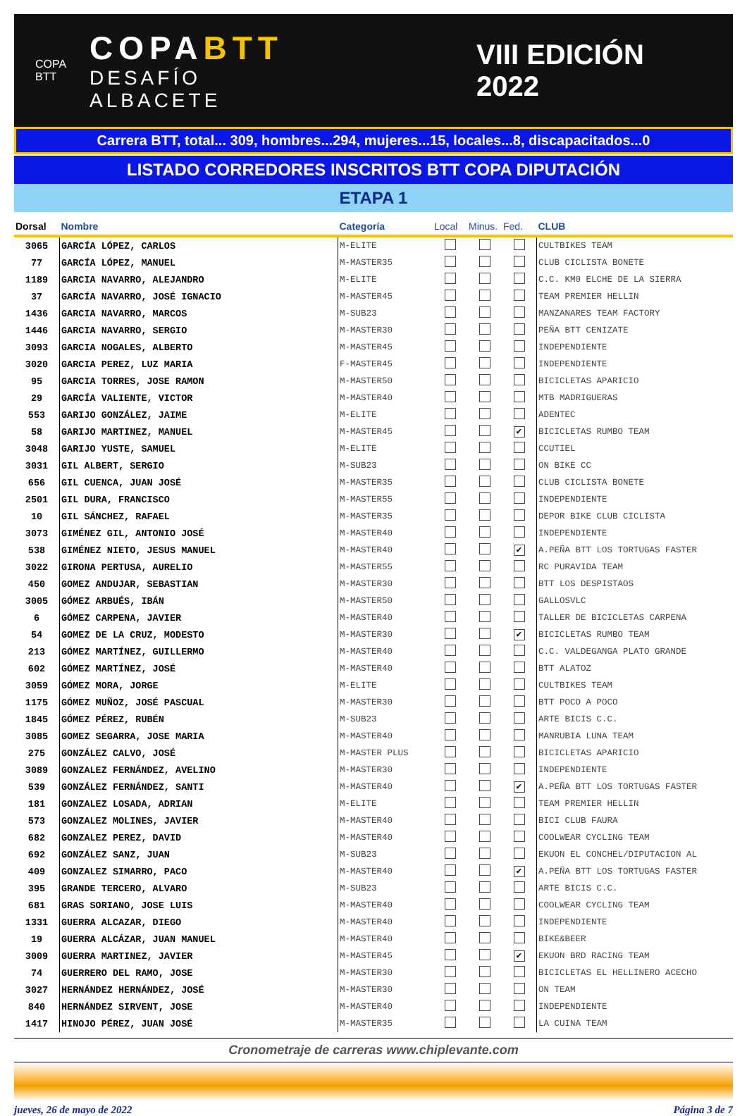COPA BTT
COPABTT
DESAFÍO ALBACETE
VIII EDICIÓN 2022
Carrera BTT, total... 309, hombres...294, mujeres...15, locales...8, discapacitados...0
LISTADO CORREDORES INSCRITOS BTT COPA DIPUTACIÓN
ETAPA 1
| Dorsal | Nombre | Categoría | Local | Minus. | Fed. | CLUB |
| --- | --- | --- | --- | --- | --- | --- |
| 3065 | GARCÍA LÓPEZ, CARLOS | M-ELITE | | | | CULTBIKES TEAM |
| 77 | GARCÍA LÓPEZ, MANUEL | M-MASTER35 | | | | CLUB CICLISTA BONETE |
| 1189 | GARCIA NAVARRO, ALEJANDRO | M-ELITE | | | | C.C. KM0 ELCHE DE LA SIERRA |
| 37 | GARCÍA NAVARRO, JOSÉ IGNACIO | M-MASTER45 | | | | TEAM PREMIER HELLIN |
| 1436 | GARCIA NAVARRO, MARCOS | M-SUB23 | | | | MANZANARES TEAM FACTORY |
| 1446 | GARCIA NAVARRO, SERGIO | M-MASTER30 | | | | PEÑA BTT CENIZATE |
| 3093 | GARCIA NOGALES, ALBERTO | M-MASTER45 | | | | INDEPENDIENTE |
| 3020 | GARCIA PEREZ, LUZ MARIA | F-MASTER45 | | | | INDEPENDIENTE |
| 95 | GARCIA TORRES, JOSE RAMON | M-MASTER50 | | | | BICICLETAS APARICIO |
| 29 | GARCÍA VALIENTE, VICTOR | M-MASTER40 | | | | MTB MADRIGUERAS |
| 553 | GARIJO GONZÁLEZ, JAIME | M-ELITE | | | | ADENTEC |
| 58 | GARIJO MARTINEZ, MANUEL | M-MASTER45 | | | ✔ | BICICLETAS RUMBO TEAM |
| 3048 | GARIJO YUSTE, SAMUEL | M-ELITE | | | | CCUTIEL |
| 3031 | GIL ALBERT, SERGIO | M-SUB23 | | | | ON BIKE CC |
| 656 | GIL CUENCA, JUAN JOSÉ | M-MASTER35 | | | | CLUB CICLISTA BONETE |
| 2501 | GIL DURA, FRANCISCO | M-MASTER55 | | | | INDEPENDIENTE |
| 10 | GIL SÁNCHEZ, RAFAEL | M-MASTER35 | | | | DEPOR BIKE CLUB CICLISTA |
| 3073 | GIMÉNEZ GIL, ANTONIO JOSÉ | M-MASTER40 | | | | INDEPENDIENTE |
| 538 | GIMÉNEZ NIETO, JESUS MANUEL | M-MASTER40 | | | ✔ | A.PEÑA BTT LOS TORTUGAS FASTER |
| 3022 | GIRONA PERTUSA, AURELIO | M-MASTER55 | | | | RC PURAVIDA TEAM |
| 450 | GOMEZ ANDUJAR, SEBASTIAN | M-MASTER30 | | | | BTT LOS DESPISTAOS |
| 3005 | GÓMEZ ARBUÉS, IBÁN | M-MASTER50 | | | | GALLOSVLC |
| 6 | GÓMEZ CARPENA, JAVIER | M-MASTER40 | | | | TALLER DE BICICLETAS CARPENA |
| 54 | GOMEZ DE LA CRUZ, MODESTO | M-MASTER30 | | | ✔ | BICICLETAS RUMBO TEAM |
| 213 | GÓMEZ MARTÍNEZ, GUILLERMO | M-MASTER40 | | | | C.C. VALDEGANGA PLATO GRANDE |
| 602 | GÓMEZ MARTÍNEZ, JOSÉ | M-MASTER40 | | | | BTT ALATOZ |
| 3059 | GÓMEZ MORA, JORGE | M-ELITE | | | | CULTBIKES TEAM |
| 1175 | GÓMEZ MUÑOZ, JOSÉ PASCUAL | M-MASTER30 | | | | BTT POCO A POCO |
| 1845 | GÓMEZ PÉREZ, RUBÉN | M-SUB23 | | | | ARTE BICIS C.C. |
| 3085 | GOMEZ SEGARRA, JOSE MARIA | M-MASTER40 | | | | MANRUBIA LUNA TEAM |
| 275 | GONZÁLEZ CALVO, JOSÉ | M-MASTER PLUS | | | | BICICLETAS APARICIO |
| 3089 | GONZALEZ FERNÁNDEZ, AVELINO | M-MASTER30 | | | | INDEPENDIENTE |
| 539 | GONZÁLEZ FERNÁNDEZ, SANTI | M-MASTER40 | | | ✔ | A.PEÑA BTT LOS TORTUGAS FASTER |
| 181 | GONZALEZ LOSADA, ADRIAN | M-ELITE | | | | TEAM PREMIER HELLIN |
| 573 | GONZALEZ MOLINES, JAVIER | M-MASTER40 | | | | BICI CLUB FAURA |
| 682 | GONZALEZ PEREZ, DAVID | M-MASTER40 | | | | COOLWEAR CYCLING TEAM |
| 692 | GONZÁLEZ SANZ, JUAN | M-SUB23 | | | | EKUON EL CONCHEL/DIPUTACION AL |
| 409 | GONZALEZ SIMARRO, PACO | M-MASTER40 | | | ✔ | A.PEÑA BTT LOS TORTUGAS FASTER |
| 395 | GRANDE TERCERO, ALVARO | M-SUB23 | | | | ARTE BICIS C.C. |
| 681 | GRAS SORIANO, JOSE LUIS | M-MASTER40 | | | | COOLWEAR CYCLING TEAM |
| 1331 | GUERRA ALCAZAR, DIEGO | M-MASTER40 | | | | INDEPENDIENTE |
| 19 | GUERRA ALCÁZAR, JUAN MANUEL | M-MASTER40 | | | | BIKE&BEER |
| 3009 | GUERRA MARTINEZ, JAVIER | M-MASTER45 | | | ✔ | EKUON BRD RACING TEAM |
| 74 | GUERRERO DEL RAMO, JOSE | M-MASTER30 | | | | BICICLETAS EL HELLINERO ACECHO |
| 3027 | HERNÁNDEZ HERNÁNDEZ, JOSÉ | M-MASTER30 | | | | ON TEAM |
| 840 | HERNÁNDEZ SIRVENT, JOSE | M-MASTER40 | | | | INDEPENDIENTE |
| 1417 | HINOJO PÉREZ, JUAN JOSÉ | M-MASTER35 | | | | LA CUINA TEAM |
Cronometraje de carreras www.chiplevante.com
jueves, 26 de mayo de 2022 Página 3 de 7